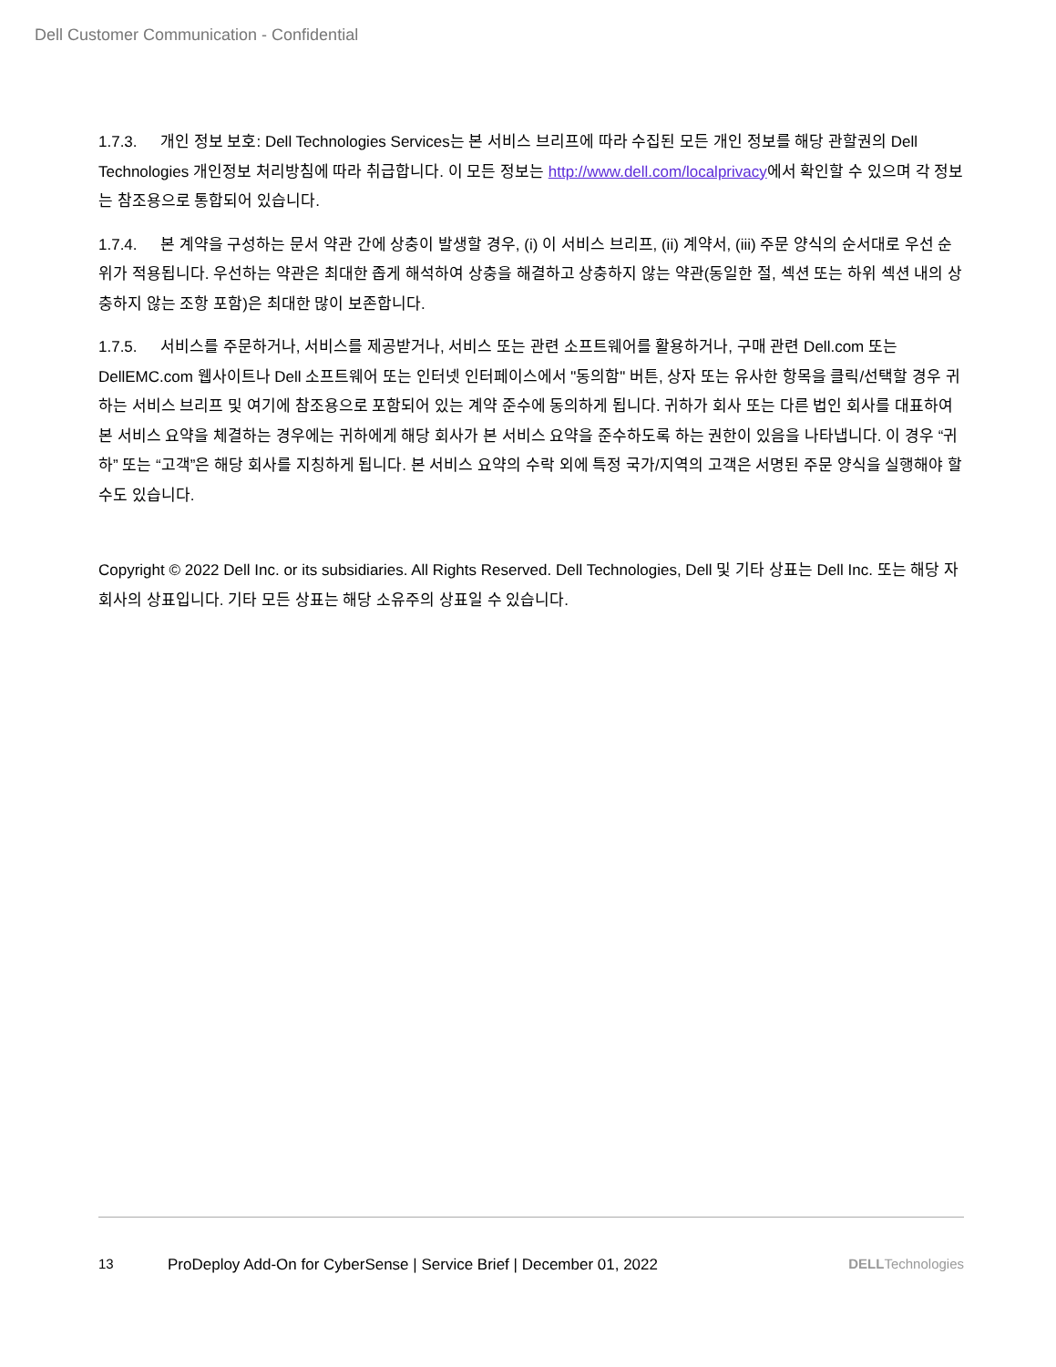Dell Customer Communication - Confidential
1.7.3. 개인 정보 보호: Dell Technologies Services는 본 서비스 브리프에 따라 수집된 모든 개인 정보를 해당 관할권의 Dell Technologies 개인정보 처리방침에 따라 취급합니다. 이 모든 정보는 http://www.dell.com/localprivacy에서 확인할 수 있으며 각 정보는 참조용으로 통합되어 있습니다.
1.7.4. 본 계약을 구성하는 문서 약관 간에 상충이 발생할 경우, (i) 이 서비스 브리프, (ii) 계약서, (iii) 주문 양식의 순서대로 우선 순위가 적용됩니다. 우선하는 약관은 최대한 좁게 해석하여 상충을 해결하고 상충하지 않는 약관(동일한 절, 섹션 또는 하위 섹션 내의 상충하지 않는 조항 포함)은 최대한 많이 보존합니다.
1.7.5. 서비스를 주문하거나, 서비스를 제공받거나, 서비스 또는 관련 소프트웨어를 활용하거나, 구매 관련 Dell.com 또는 DellEMC.com 웹사이트나 Dell 소프트웨어 또는 인터넷 인터페이스에서 "동의함" 버튼, 상자 또는 유사한 항목을 클릭/선택할 경우 귀하는 서비스 브리프 및 여기에 참조용으로 포함되어 있는 계약 준수에 동의하게 됩니다. 귀하가 회사 또는 다른 법인 회사를 대표하여 본 서비스 요약을 체결하는 경우에는 귀하에게 해당 회사가 본 서비스 요약을 준수하도록 하는 권한이 있음을 나타냅니다. 이 경우 “귀하” 또는 “고객”은 해당 회사를 지칭하게 됩니다. 본 서비스 요약의 수락 외에 특정 국가/지역의 고객은 서명된 주문 양식을 실행해야 할 수도 있습니다.
Copyright © 2022 Dell Inc. or its subsidiaries. All Rights Reserved. Dell Technologies, Dell 및 기타 상표는 Dell Inc. 또는 해당 자회사의 상표입니다. 기타 모든 상표는 해당 소유주의 상표일 수 있습니다.
13 ProDeploy Add-On for CyberSense | Service Brief | December 01, 2022 DELLTechnologies